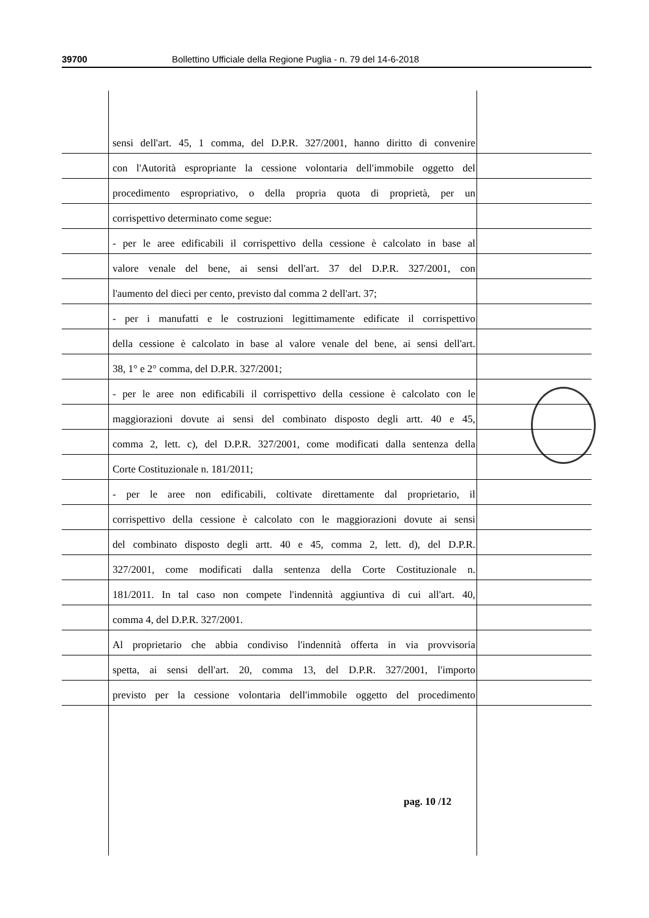39700 Bollettino Ufficiale della Regione Puglia - n. 79 del 14-6-2018
sensi dell'art. 45, 1 comma, del D.P.R. 327/2001, hanno diritto di convenire
con l'Autorità espropriante la cessione volontaria dell'immobile oggetto del
procedimento espropriativo, o della propria quota di proprietà, per un
corrispettivo determinato come segue:
- per le aree edificabili il corrispettivo della cessione è calcolato in base al
valore venale del bene, ai sensi dell'art. 37 del D.P.R. 327/2001, con
l'aumento del dieci per cento, previsto dal comma 2 dell'art. 37;
- per i manufatti e le costruzioni legittimamente edificate il corrispettivo
della cessione è calcolato in base al valore venale del bene, ai sensi dell'art.
38, 1° e 2° comma, del D.P.R. 327/2001;
- per le aree non edificabili il corrispettivo della cessione è calcolato con le
maggiorazioni dovute ai sensi del combinato disposto degli artt. 40 e 45,
comma 2, lett. c), del D.P.R. 327/2001, come modificati dalla sentenza della
Corte Costituzionale n. 181/2011;
- per le aree non edificabili, coltivate direttamente dal proprietario, il
corrispettivo della cessione è calcolato con le maggiorazioni dovute ai sensi
del combinato disposto degli artt. 40 e 45, comma 2, lett. d), del D.P.R.
327/2001, come modificati dalla sentenza della Corte Costituzionale n.
181/2011. In tal caso non compete l'indennità aggiuntiva di cui all'art. 40,
comma 4, del D.P.R. 327/2001.
Al proprietario che abbia condiviso l'indennità offerta in via provvisoria
spetta, ai sensi dell'art. 20, comma 13, del D.P.R. 327/2001, l'importo
previsto per la cessione volontaria dell'immobile oggetto del procedimento
pag. 10 /12